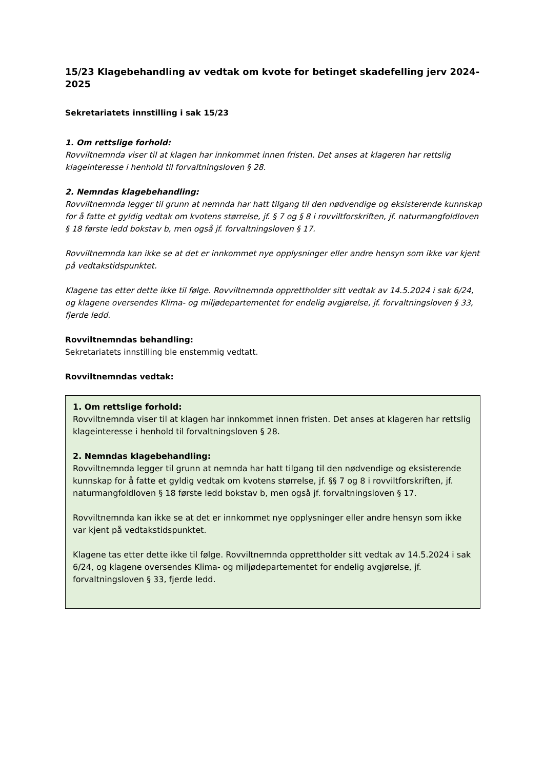15/23 Klagebehandling av vedtak om kvote for betinget skadefelling jerv 2024-2025
Sekretariatets innstilling i sak 15/23
1. Om rettslige forhold:
Rovviltnemnda viser til at klagen har innkommet innen fristen. Det anses at klageren har rettslig klageinteresse i henhold til forvaltningsloven § 28.
2. Nemndas klagebehandling:
Rovviltnemnda legger til grunn at nemnda har hatt tilgang til den nødvendige og eksisterende kunnskap for å fatte et gyldig vedtak om kvotens størrelse, jf. § 7 og § 8 i rovviltforskriften, jf. naturmangfoldloven § 18 første ledd bokstav b, men også jf. forvaltningsloven § 17.
Rovviltnemnda kan ikke se at det er innkommet nye opplysninger eller andre hensyn som ikke var kjent på vedtakstidspunktet.
Klagene tas etter dette ikke til følge. Rovviltnemnda opprettholder sitt vedtak av 14.5.2024 i sak 6/24, og klagene oversendes Klima- og miljødepartementet for endelig avgjørelse, jf. forvaltningsloven § 33, fjerde ledd.
Rovviltnemndas behandling:
Sekretariatets innstilling ble enstemmig vedtatt.
Rovviltnemndas vedtak:
1. Om rettslige forhold:
Rovviltnemnda viser til at klagen har innkommet innen fristen. Det anses at klageren har rettslig klageinteresse i henhold til forvaltningsloven § 28.
2. Nemndas klagebehandling:
Rovviltnemnda legger til grunn at nemnda har hatt tilgang til den nødvendige og eksisterende kunnskap for å fatte et gyldig vedtak om kvotens størrelse, jf. §§ 7 og 8 i rovviltforskriften, jf. naturmangfoldloven § 18 første ledd bokstav b, men også jf. forvaltningsloven § 17.
Rovviltnemnda kan ikke se at det er innkommet nye opplysninger eller andre hensyn som ikke var kjent på vedtakstidspunktet.
Klagene tas etter dette ikke til følge. Rovviltnemnda opprettholder sitt vedtak av 14.5.2024 i sak 6/24, og klagene oversendes Klima- og miljødepartementet for endelig avgjørelse, jf. forvaltningsloven § 33, fjerde ledd.